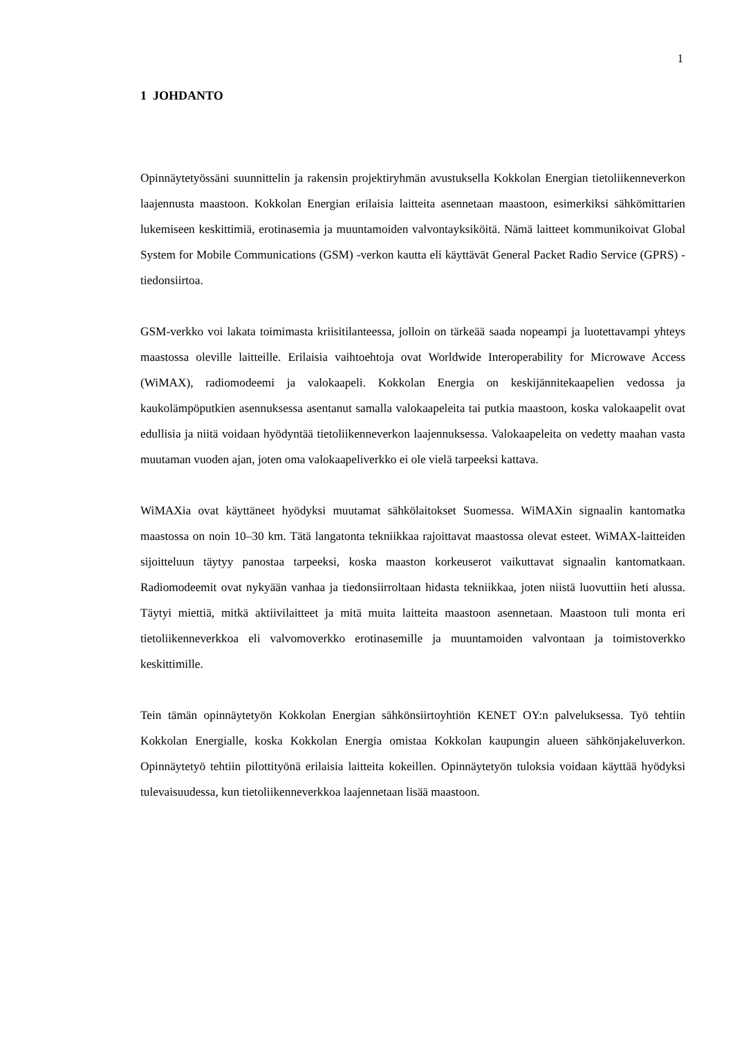1
1 JOHDANTO
Opinnäytetyössäni suunnittelin ja rakensin projektiryhmän avustuksella Kokkolan Energian tietoliikenneverkon laajennusta maastoon. Kokkolan Energian erilaisia laitteita asennetaan maastoon, esimerkiksi sähkömittarien lukemiseen keskittimiä, erotinasemia ja muuntamoiden valvontayksiköitä. Nämä laitteet kommunikoivat Global System for Mobile Communications (GSM) -verkon kautta eli käyttävät General Packet Radio Service (GPRS) -tiedonsiirtoa.
GSM-verkko voi lakata toimimasta kriisitilanteessa, jolloin on tärkeää saada nopeampi ja luotettavampi yhteys maastossa oleville laitteille. Erilaisia vaihtoehtoja ovat Worldwide Interoperability for Microwave Access (WiMAX), radiomodeemi ja valokaapeli. Kokkolan Energia on keskijännitekaapelien vedossa ja kaukolämpöputkien asennuksessa asentanut samalla valokaapeleita tai putkia maastoon, koska valokaapelit ovat edullisia ja niitä voidaan hyödyntää tietoliikenneverkon laajennuksessa. Valokaapeleita on vedetty maahan vasta muutaman vuoden ajan, joten oma valokaapeliverkko ei ole vielä tarpeeksi kattava.
WiMAXia ovat käyttäneet hyödyksi muutamat sähkölaitokset Suomessa. WiMAXin signaalin kantomatka maastossa on noin 10–30 km. Tätä langatonta tekniikkaa rajoittavat maastossa olevat esteet. WiMAX-laitteiden sijoitteluun täytyy panostaa tarpeeksi, koska maaston korkeuserot vaikuttavat signaalin kantomatkaan. Radiomodeemit ovat nykyään vanhaa ja tiedonsiirroltaan hidasta tekniikkaa, joten niistä luovuttiin heti alussa. Täytyi miettiä, mitkä aktiivilaitteet ja mitä muita laitteita maastoon asennetaan. Maastoon tuli monta eri tietoliikenneverkkoa eli valvomoverkko erotinasemille ja muuntamoiden valvontaan ja toimistoverkko keskittimille.
Tein tämän opinnäytetyön Kokkolan Energian sähkönsiirtoyhtiön KENET OY:n palveluksessa. Työ tehtiin Kokkolan Energialle, koska Kokkolan Energia omistaa Kokkolan kaupungin alueen sähkönjakeluverkon. Opinnäytetyö tehtiin pilottityönä erilaisia laitteita kokeillen. Opinnäytetyön tuloksia voidaan käyttää hyödyksi tulevaisuudessa, kun tietoliikenneverkkoa laajennetaan lisää maastoon.